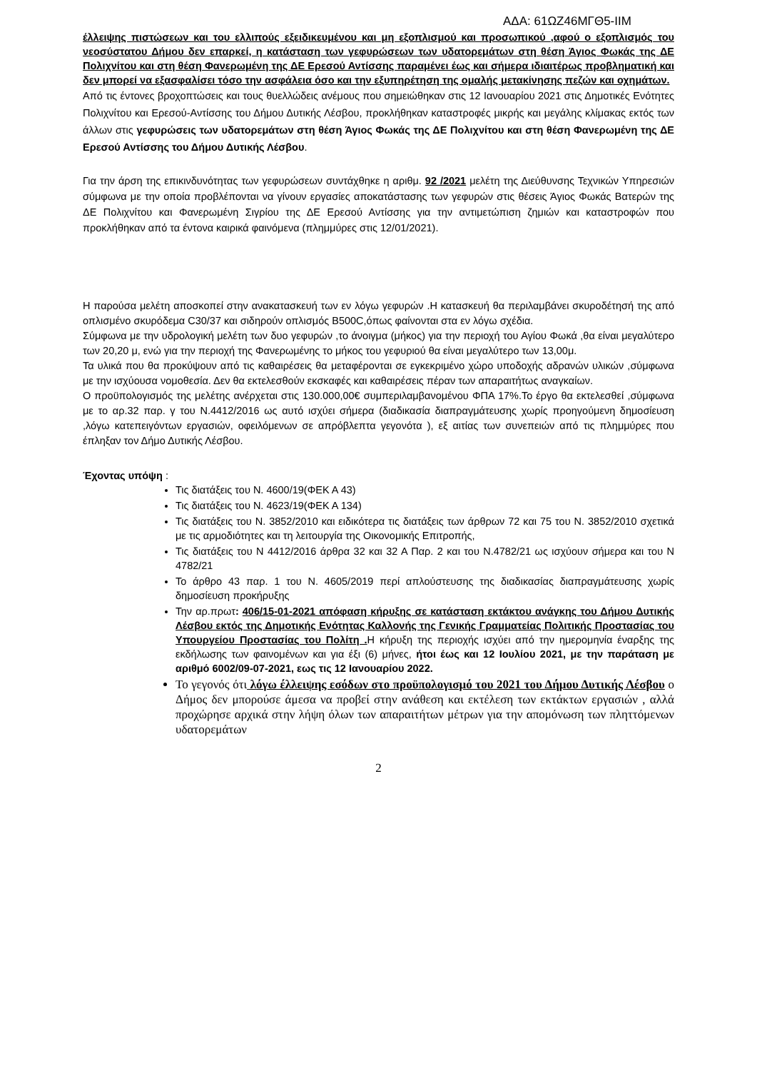ΑΔΑ: 61ΩΖ46ΜΓΘ5-ΙΙΜ
έλλειψης πιστώσεων και του ελλιπούς εξειδικευμένου και μη εξοπλισμού και προσωπικού ,αφού ο εξοπλισμός του νεοσύστατου Δήμου δεν επαρκεί, η κατάσταση των γεφυρώσεων των υδατορεμάτων στη θέση Άγιος Φωκάς της ΔΕ Πολιχνίτου και στη θέση Φανερωμένη της ΔΕ Ερεσού Αντίσσης παραμένει έως και σήμερα ιδιαιτέρως προβληματική και δεν μπορεί να εξασφαλίσει τόσο την ασφάλεια όσο και την εξυπηρέτηση της ομαλής μετακίνησης πεζών και οχημάτων.
Από τις έντονες βροχοπτώσεις και τους θυελλώδεις ανέμους που σημειώθηκαν στις 12 Ιανουαρίου 2021 στις Δημοτικές Ενότητες Πολιχνίτου και Ερεσού-Αντίσσης του Δήμου Δυτικής Λέσβου, προκλήθηκαν καταστροφές μικρής και μεγάλης κλίμακας εκτός των άλλων στις γεφυρώσεις των υδατορεμάτων στη θέση Άγιος Φωκάς της ΔΕ Πολιχνίτου και στη θέση Φανερωμένη της ΔΕ Ερεσού Αντίσσης του Δήμου Δυτικής Λέσβου.
Για την άρση της επικινδυνότητας των γεφυρώσεων συντάχθηκε η αριθμ. 92 /2021 μελέτη της Διεύθυνσης Τεχνικών Υπηρεσιών σύμφωνα με την οποία προβλέπονται να γίνουν εργασίες αποκατάστασης των γεφυρών στις θέσεις Άγιος Φωκάς Βατερών της ΔΕ Πολιχνίτου και Φανερωμένη Σιγρίου της ΔΕ Ερεσού Αντίσσης για την αντιμετώπιση ζημιών και καταστροφών που προκλήθηκαν από τα έντονα καιρικά φαινόμενα (πλημμύρες στις 12/01/2021).
Η παρούσα μελέτη αποσκοπεί στην ανακατασκευή των εν λόγω γεφυρών .Η κατασκευή θα περιλαμβάνει σκυροδέτησή της από οπλισμένο σκυρόδεμα C30/37 και σιδηρούν οπλισμός B500C,όπως φαίνονται στα εν λόγω σχέδια.
Σύμφωνα με την υδρολογική μελέτη των δυο γεφυρών ,το άνοιγμα (μήκος) για την περιοχή του Αγίου Φωκά ,θα είναι μεγαλύτερο των 20,20 μ, ενώ για την περιοχή της Φανερωμένης το μήκος του γεφυριού θα είναι μεγαλύτερο των 13,00μ.
Τα υλικά που θα προκύψουν από τις καθαιρέσεις θα μεταφέρονται σε εγκεκριμένο χώρο υποδοχής αδρανών υλικών ,σύμφωνα με την ισχύουσα νομοθεσία. Δεν θα εκτελεσθούν εκσκαφές και καθαιρέσεις πέραν των απαραιτήτως αναγκαίων.
Ο προϋπολογισμός της μελέτης ανέρχεται στις 130.000,00€ συμπεριλαμβανομένου ΦΠΑ 17%.Το έργο θα εκτελεσθεί ,σύμφωνα με το αρ.32 παρ. γ του Ν.4412/2016 ως αυτό ισχύει σήμερα (διαδικασία διαπραγμάτευσης χωρίς προηγούμενη δημοσίευση ,λόγω κατεπειγόντων εργασιών, οφειλόμενων σε απρόβλεπτα γεγονότα ), εξ αιτίας των συνεπειών από τις πλημμύρες που έπληξαν τον Δήμο Δυτικής Λέσβου.
Έχοντας υπόψη :
Τις διατάξεις του Ν. 4600/19(ΦΕΚ Α 43)
Τις διατάξεις του Ν. 4623/19(ΦΕΚ Α 134)
Τις διατάξεις του Ν. 3852/2010 και ειδικότερα τις διατάξεις των άρθρων 72 και 75 του Ν. 3852/2010 σχετικά με τις αρμοδιότητες και τη λειτουργία της Οικονομικής Επιτροπής,
Τις διατάξεις του Ν 4412/2016 άρθρα 32 και 32 Α Παρ. 2 και του Ν.4782/21 ως ισχύουν σήμερα και του Ν 4782/21
Το άρθρο 43 παρ. 1 του Ν. 4605/2019 περί απλούστευσης της διαδικασίας διαπραγμάτευσης χωρίς δημοσίευση προκήρυξης
Την αρ.πρωτ: 406/15-01-2021 απόφαση κήρυξης σε κατάσταση εκτάκτου ανάγκης του Δήμου Δυτικής Λέσβου εκτός της Δημοτικής Ενότητας Καλλονής της Γενικής Γραμματείας Πολιτικής Προστασίας του Υπουργείου Προστασίας του Πολίτη . Η κήρυξη της περιοχής ισχύει από την ημερομηνία έναρξης της εκδήλωσης των φαινομένων και για έξι (6) μήνες, ήτοι έως και 12 Ιουλίου 2021, με την παράταση με αριθμό 6002/09-07-2021, εως τις 12 Ιανουαρίου 2022.
Το γεγονός ότι λόγω έλλειψης εσόδων στο προϋπολογισμό του 2021 του Δήμου Δυτικής Λέσβου ο Δήμος δεν μπορούσε άμεσα να προβεί στην ανάθεση και εκτέλεση των εκτάκτων εργασιών , αλλά προχώρησε αρχικά στην λήψη όλων των απαραιτήτων μέτρων για την απομόνωση των πληττόμενων υδατορεμάτων
2